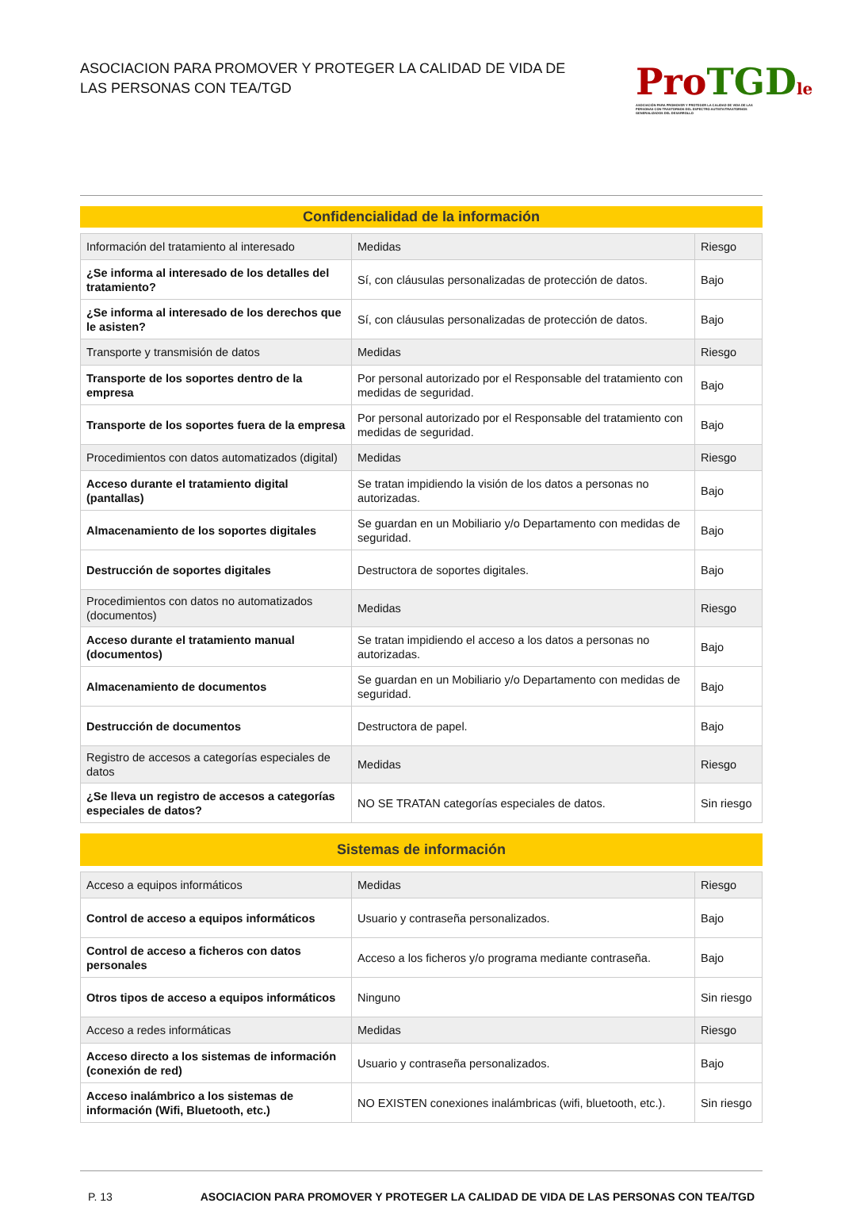ASOCIACION PARA PROMOVER Y PROTEGER LA CALIDAD DE VIDA DE
LAS PERSONAS CON TEA/TGD
Pro TGD le
ASOCIACIÓN PARA PROMOVER Y PROTEGER LA CALIDAD DE VIDA DE LAS PERSONAS CON TRASTORNOS DEL ESPECTRO AUTISTA/TRASTORNOS GENERALIZADOS DEL DESARROLLO
Confidencialidad de la información
| Información del tratamiento al interesado | Medidas | Riesgo |
| ¿Se informa al interesado de los detalles del tratamiento? | Sí, con cláusulas personalizadas de protección de datos. | Bajo |
| ¿Se informa al interesado de los derechos que le asisten? | Sí, con cláusulas personalizadas de protección de datos. | Bajo |
| Transporte y transmisión de datos | Medidas | Riesgo |
| Transporte de los soportes dentro de la empresa | Por personal autorizado por el Responsable del tratamiento con medidas de seguridad. | Bajo |
| Transporte de los soportes fuera de la empresa | Por personal autorizado por el Responsable del tratamiento con medidas de seguridad. | Bajo |
| Procedimientos con datos automatizados (digital) | Medidas | Riesgo |
| Acceso durante el tratamiento digital (pantallas) | Se tratan impidiendo la visión de los datos a personas no autorizadas. | Bajo |
| Almacenamiento de los soportes digitales | Se guardan en un Mobiliario y/o Departamento con medidas de seguridad. | Bajo |
| Destrucción de soportes digitales | Destructora de soportes digitales. | Bajo |
| Procedimientos con datos no automatizados (documentos) | Medidas | Riesgo |
| Acceso durante el tratamiento manual (documentos) | Se tratan impidiendo el acceso a los datos a personas no autorizadas. | Bajo |
| Almacenamiento de documentos | Se guardan en un Mobiliario y/o Departamento con medidas de seguridad. | Bajo |
| Destrucción de documentos | Destructora de papel. | Bajo |
| Registro de accesos a categorías especiales de datos | Medidas | Riesgo |
| ¿Se lleva un registro de accesos a categorías especiales de datos? | NO SE TRATAN categorías especiales de datos. | Sin riesgo |
Sistemas de información
| Acceso a equipos informáticos | Medidas | Riesgo |
| Control de acceso a equipos informáticos | Usuario y contraseña personalizados. | Bajo |
| Control de acceso a ficheros con datos personales | Acceso a los ficheros y/o programa mediante contraseña. | Bajo |
| Otros tipos de acceso a equipos informáticos | Ninguno | Sin riesgo |
| Acceso a redes informáticas | Medidas | Riesgo |
| Acceso directo a los sistemas de información (conexión de red) | Usuario y contraseña personalizados. | Bajo |
| Acceso inalámbrico a los sistemas de información (Wifi, Bluetooth, etc.) | NO EXISTEN conexiones inalámbricas (wifi, bluetooth, etc.). | Sin riesgo |
P. 13 ASOCIACION PARA PROMOVER Y PROTEGER LA CALIDAD DE VIDA DE LAS PERSONAS CON TEA/TGD